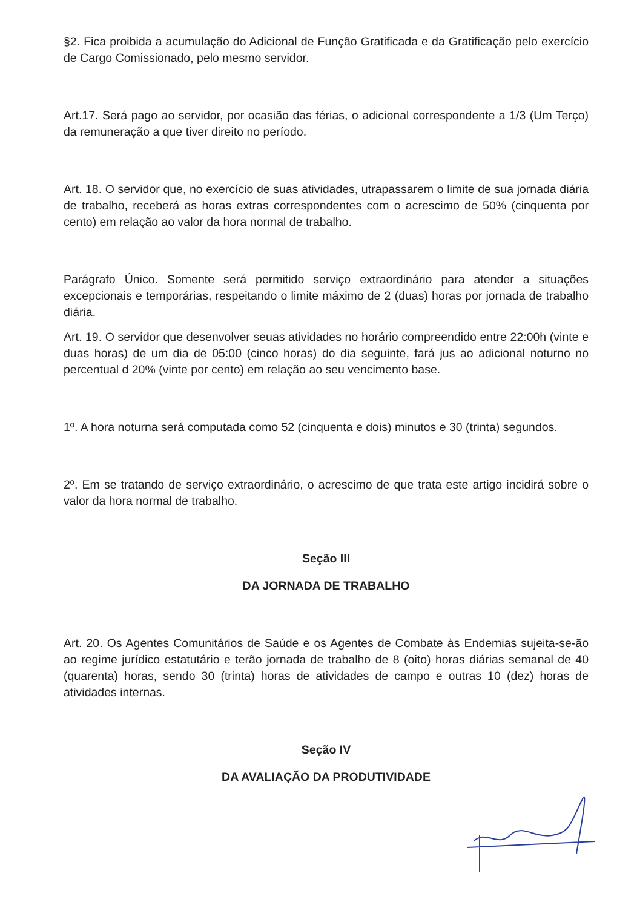§2. Fica proibida a acumulação do Adicional de Função Gratificada e da Gratificação pelo exercício de Cargo Comissionado, pelo mesmo servidor.
Art.17. Será pago ao servidor, por ocasião das férias, o adicional correspondente a 1/3 (Um Terço) da remuneração a que tiver direito no período.
Art. 18. O servidor que, no exercício de suas atividades, utrapassarem o limite de sua jornada diária de trabalho, receberá as horas extras correspondentes com o acrescimo de 50% (cinquenta por cento) em relação ao valor da hora normal de trabalho.
Parágrafo Único. Somente será permitido serviço extraordinário para atender a situações excepcionais e temporárias, respeitando o limite máximo de 2 (duas) horas por jornada de trabalho diária.
Art. 19. O servidor que desenvolver seuas atividades no horário compreendido entre 22:00h (vinte e duas horas) de um dia de 05:00 (cinco horas) do dia seguinte, fará jus ao adicional noturno no percentual d 20% (vinte por cento) em relação ao seu vencimento base.
1º. A hora noturna será computada como 52 (cinquenta e dois) minutos e 30 (trinta) segundos.
2º. Em se tratando de serviço extraordinário, o acrescimo de que trata este artigo incidirá sobre o valor da hora normal de trabalho.
Seção III
DA JORNADA DE TRABALHO
Art. 20. Os Agentes Comunitários de Saúde e os Agentes de Combate às Endemias sujeita-se-ão ao regime jurídico estatutário e terão jornada de trabalho de 8 (oito) horas diárias semanal de 40 (quarenta) horas, sendo 30 (trinta) horas de atividades de campo e outras 10 (dez) horas de atividades internas.
Seção IV
DA AVALIAÇÃO DA PRODUTIVIDADE